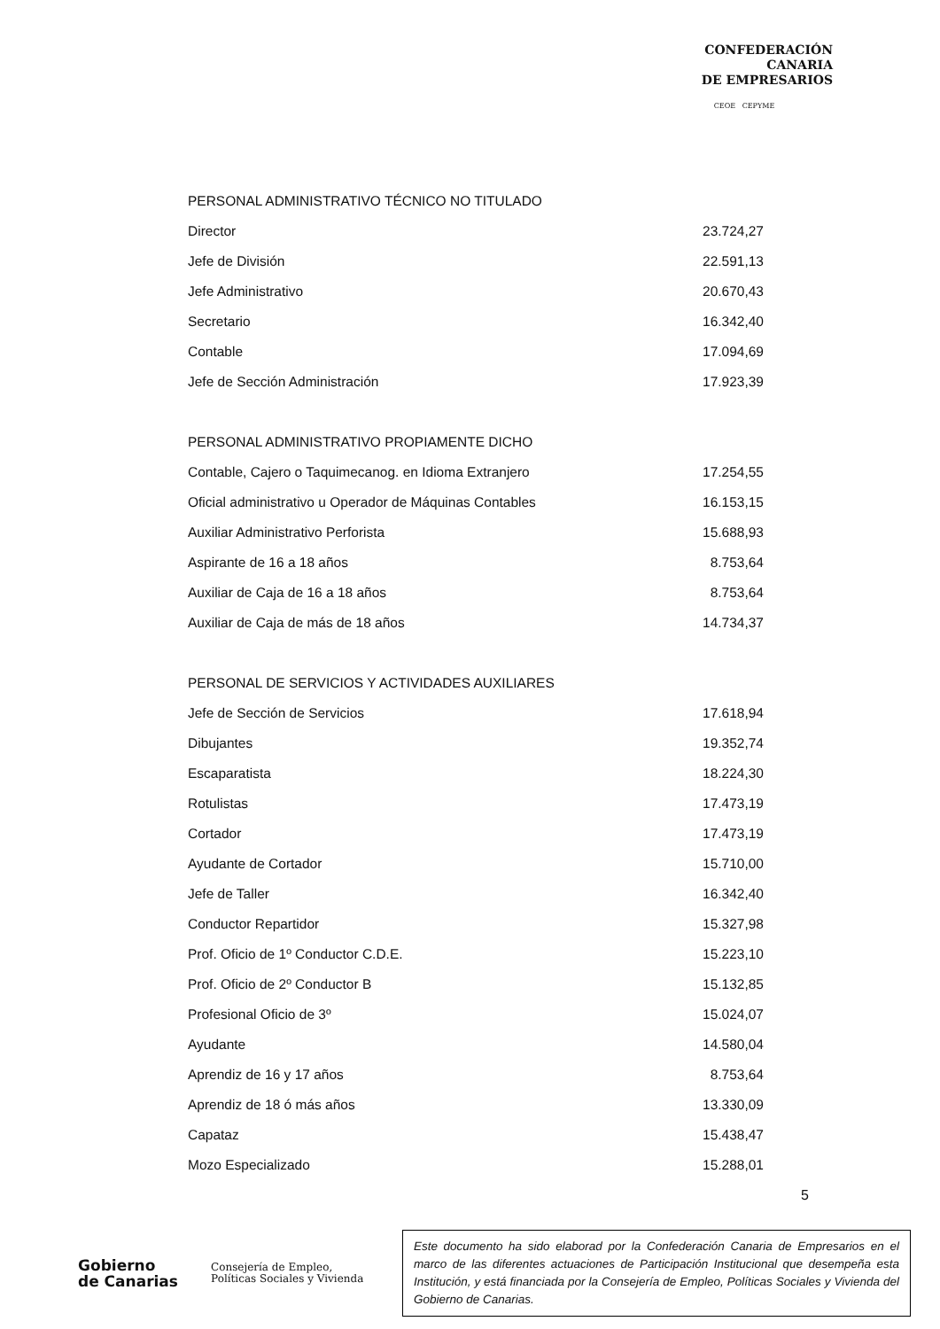CONFEDERACIÓN
CANARIA
DE EMPRESARIOS
CEOE CEPYME
| PERSONAL ADMINISTRATIVO TÉCNICO NO TITULADO | |
| Director | 23.724,27 |
| Jefe de División | 22.591,13 |
| Jefe Administrativo | 20.670,43 |
| Secretario | 16.342,40 |
| Contable | 17.094,69 |
| Jefe de Sección Administración | 17.923,39 |
| PERSONAL ADMINISTRATIVO PROPIAMENTE DICHO | |
| Contable, Cajero o Taquimecanog. en Idioma Extranjero | 17.254,55 |
| Oficial administrativo u Operador de Máquinas Contables | 16.153,15 |
| Auxiliar Administrativo Perforista | 15.688,93 |
| Aspirante de 16 a 18 años | 8.753,64 |
| Auxiliar de Caja de 16 a 18 años | 8.753,64 |
| Auxiliar de Caja de más de 18 años | 14.734,37 |
| PERSONAL DE SERVICIOS Y ACTIVIDADES AUXILIARES | |
| Jefe de Sección de Servicios | 17.618,94 |
| Dibujantes | 19.352,74 |
| Escaparatista | 18.224,30 |
| Rotulistas | 17.473,19 |
| Cortador | 17.473,19 |
| Ayudante de Cortador | 15.710,00 |
| Jefe de Taller | 16.342,40 |
| Conductor Repartidor | 15.327,98 |
| Prof. Oficio de 1º Conductor C.D.E. | 15.223,10 |
| Prof. Oficio de 2º Conductor B | 15.132,85 |
| Profesional Oficio de 3º | 15.024,07 |
| Ayudante | 14.580,04 |
| Aprendiz de 16 y 17 años | 8.753,64 |
| Aprendiz de 18 ó más años | 13.330,09 |
| Capataz | 15.438,47 |
| Mozo Especializado | 15.288,01 |
5
Gobierno
de Canarias
Consejería de Empleo,
Políticas Sociales y Vivienda
Este documento ha sido elaborad por la Confederación Canaria de Empresarios en el marco de las diferentes actuaciones de Participación Institucional que desempeña esta Institución, y está financiada por la Consejería de Empleo, Políticas Sociales y Vivienda del Gobierno de Canarias.